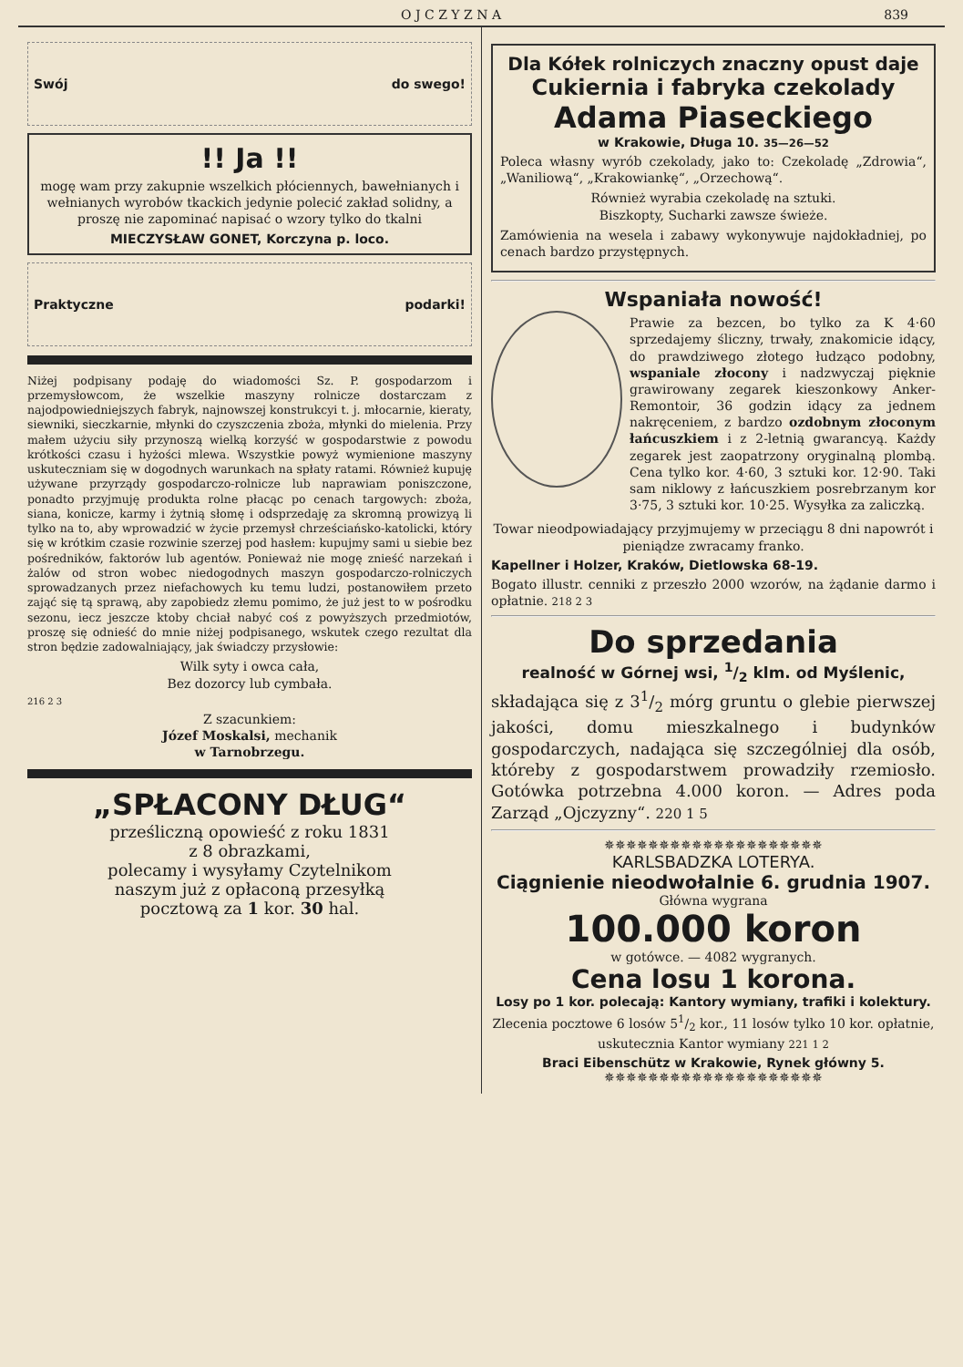O J C Z Y Z N A 839
Swój do swego!
!! Ja !!
mogę wam przy zakupnie wszelkich płóciennych, bawełnianych i wełnianych wyrobów tkackich jedynie polecić zakład solidny, a proszę nie zapominać napisać o wzory tylko do tkalni
MIECZYSŁAW GONET, Korczyna p. loco.
Praktyczne podarki!
Niżej podpisany podaję do wiadomości Sz. P. gospodarzom i przemysłowcom, że wszelkie maszyny rolnicze dostarczam z najodpowiedniejszych fabryk, najnowszej konstrukcyi t. j. młocarnie, kieraty, siewniki, sieczkarnie, młynki do czyszczenia zboża, młynki do mielenia. Przy małem użyciu siły przynoszą wielką korzyść w gospodarstwie z powodu krótkości czasu i hyżości mlewa. Wszystkie powyż wymienione maszyny uskuteczniam się w dogodnych warunkach na spłaty ratami. Również kupuję używane przyrządy gospodarczo-rolnicze lub naprawiam poniszczone, ponadto przyjmuję produkta rolne płacąc po cenach targowych: zboża, siana, konicze, karmy i żytnią słomę i odsprzedaję za skromną prowizyą li tylko na to, aby wprowadzić w życie przemysł chrześciańsko-katolicki, który się w krótkim czasie rozwinie szerzej pod hasłem: kupujmy sami u siebie bez pośredników, faktorów lub agentów. Ponieważ nie mogę znieść narzekań i żalów od stron wobec niedogodnych maszyn gospodarczo-rolniczych sprowadzanych przez niefachowych ku temu ludzi, postanowiłem przeto zająć się tą sprawą, aby zapobiedz złemu pomimo, że już jest to w pośrodku sezonu, iecz jeszcze ktoby chciał nabyć coś z powyższych przedmiotów, proszę się odnieść do mnie niżej podpisanego, wskutek czego rezultat dla stron będzie zadowalniający, jak świadczy przysłowie:
Wilk syty i owca cała,
Bez dozorcy lub cymbała.
216 2 3
Z szacunkiem:
Józef Moskalsi, mechanik
w Tarnobrzegu.
„SPŁACONY DŁUG“
prześliczną opowieść z roku 1831
z 8 obrazkami,
polecamy i wysyłamy Czytelnikom
naszym już z opłaconą przesyłką
pocztową za 1 kor. 30 hal.
Dla Kółek rolniczych znaczny opust daje
Cukiernia i fabryka czekolady
Adama Piaseckiego
w Krakowie, Długa 10. 35—26—52
Poleca własny wyrób czekolady, jako to: Czekoladę „Zdrowia“, „Waniliową“, „Krakowiankę“, „Orzechową“.
Również wyrabia czekoladę na sztuki.
Biszkopty, Sucharki zawsze świeże.
Zamówienia na wesela i zabawy wykonywuje najdokładniej, po cenach bardzo przystępnych.
Wspaniała nowość!
Prawie za bezcen, bo tylko za K 4·60 sprzedajemy śliczny, trwały, znakomicie idący, do prawdziwego złotego łudząco podobny, wspaniale złocony i nadzwyczaj pięknie grawirowany zegarek kieszonkowy Anker-Remontoir, 36 godzin idący za jednem nakręceniem, z bardzo ozdobnym złoconym łańcuszkiem i z 2-letnią gwarancyą. Każdy zegarek jest zaopatrzony oryginalną plombą. Cena tylko kor. 4·60, 3 sztuki kor. 12·90. Taki sam niklowy z łańcuszkiem posrebrzanym kor 3·75, 3 sztuki kor. 10·25. Wysyłka za zaliczką.
Towar nieodpowiadający przyjmujemy w przeciągu 8 dni napowrót i pieniądze zwracamy franko.
Kapellner i Holzer, Kraków, Dietlowska 68-19.
Bogato illustr. cenniki z przeszło 2000 wzorów, na żądanie darmo i opłatnie. 218 2 3
Do sprzedania
realność w Górnej wsi, 1/2 klm. od Myślenic,
składająca się z 31/2 mórg gruntu o glebie pierwszej jakości, domu mieszkalnego i budynków gospodarczych, nadająca się szczególniej dla osób, któreby z gospodarstwem prowadziły rzemiosło. Gotówka potrzebna 4.000 koron. — Adres poda Zarząd „Ojczyzny“. 220 1 5
✵✵✵✵✵✵✵✵✵✵✵✵✵✵✵✵✵✵✵✵
KARLSBADZKA LOTERYA.
Ciągnienie nieodwołalnie 6. grudnia 1907.
Główna wygrana
100.000 koron
w gotówce. — 4082 wygranych.
Cena losu 1 korona.
Losy po 1 kor. polecają: Kantory wymiany, trafiki i kolektury.
Zlecenia pocztowe 6 losów 51/2 kor., 11 losów tylko 10 kor. opłatnie, uskutecznia Kantor wymiany 221 1 2
Braci Eibenschütz w Krakowie, Rynek główny 5.
✵✵✵✵✵✵✵✵✵✵✵✵✵✵✵✵✵✵✵✵